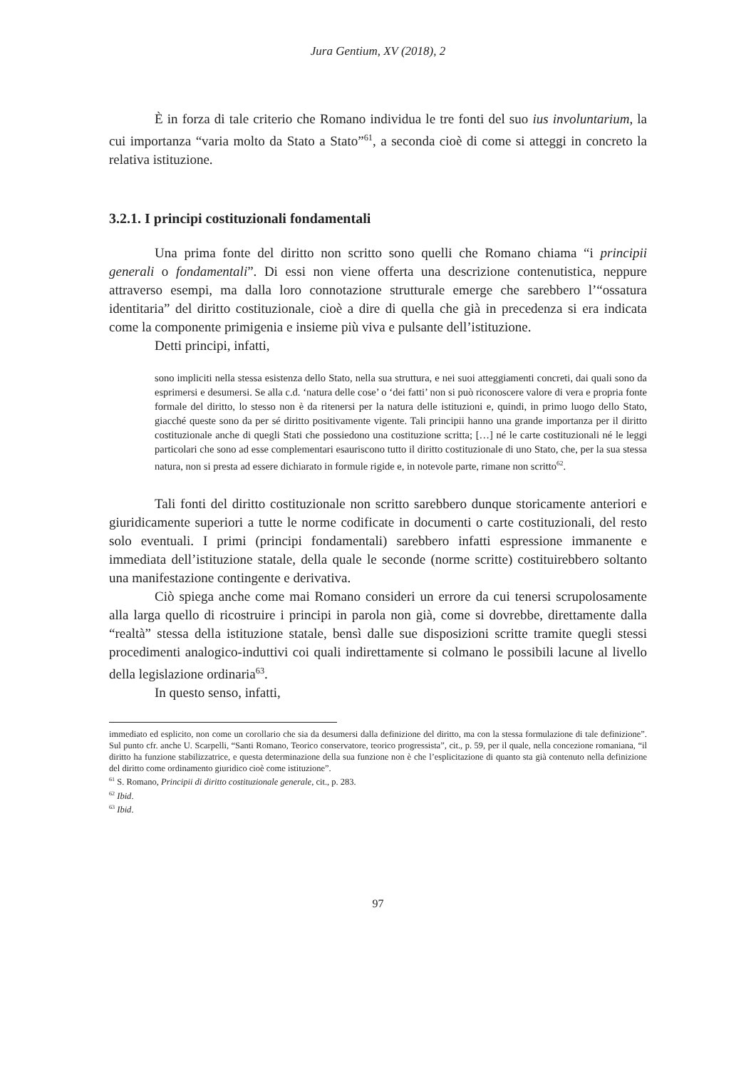Jura Gentium, XV (2018), 2
È in forza di tale criterio che Romano individua le tre fonti del suo ius involuntarium, la cui importanza “varia molto da Stato a Stato”<sup>61</sup>, a seconda cioè di come si atteggi in concreto la relativa istituzione.
3.2.1. I principi costituzionali fondamentali
Una prima fonte del diritto non scritto sono quelli che Romano chiama “i principii generali o fondamentali”. Di essi non viene offerta una descrizione contenutistica, neppure attraverso esempi, ma dalla loro connotazione strutturale emerge che sarebbero l’“ossatura identitaria” del diritto costituzionale, cioè a dire di quella che già in precedenza si era indicata come la componente primigenia e insieme più viva e pulsante dell’istituzione.
Detti principi, infatti,
sono impliciti nella stessa esistenza dello Stato, nella sua struttura, e nei suoi atteggiamenti concreti, dai quali sono da esprimersi e desumersi. Se alla c.d. ‘natura delle cose’ o ‘dei fatti’ non si può riconoscere valore di vera e propria fonte formale del diritto, lo stesso non è da ritenersi per la natura delle istituzioni e, quindi, in primo luogo dello Stato, giacché queste sono da per sé diritto positivamente vigente. Tali principii hanno una grande importanza per il diritto costituzionale anche di quegli Stati che possiedono una costituzione scritta; […] né le carte costituzionali né le leggi particolari che sono ad esse complementari esauriscono tutto il diritto costituzionale di uno Stato, che, per la sua stessa natura, non si presta ad essere dichiarato in formule rigide e, in notevole parte, rimane non scritto<sup>62</sup>.
Tali fonti del diritto costituzionale non scritto sarebbero dunque storicamente anteriori e giuridicamente superiori a tutte le norme codificate in documenti o carte costituzionali, del resto solo eventuali. I primi (principi fondamentali) sarebbero infatti espressione immanente e immediata dell’istituzione statale, della quale le seconde (norme scritte) costituirebbero soltanto una manifestazione contingente e derivativa.
Ciò spiega anche come mai Romano consideri un errore da cui tenersi scrupolosamente alla larga quello di ricostruire i principi in parola non già, come si dovrebbe, direttamente dalla “realtà” stessa della istituzione statale, bensì dalle sue disposizioni scritte tramite quegli stessi procedimenti analogico-induttivi coi quali indirettamente si colmano le possibili lacune al livello della legislazione ordinaria<sup>63</sup>.
In questo senso, infatti,
immediato ed esplicito, non come un corollario che sia da desumersi dalla definizione del diritto, ma con la stessa formulazione di tale definizione”. Sul punto cfr. anche U. Scarpelli, “Santi Romano, Teorico conservatore, teorico progressista”, cit., p. 59, per il quale, nella concezione romaniana, “il diritto ha funzione stabilizzatrice, e questa determinazione della sua funzione non è che l’esplicitazione di quanto sta già contenuto nella definizione del diritto come ordinamento giuridico cioè come istituzione”.
<sup>61</sup> S. Romano, Principii di diritto costituzionale generale, cit., p. 283.
<sup>62</sup> Ibid.
<sup>63</sup> Ibid.
97